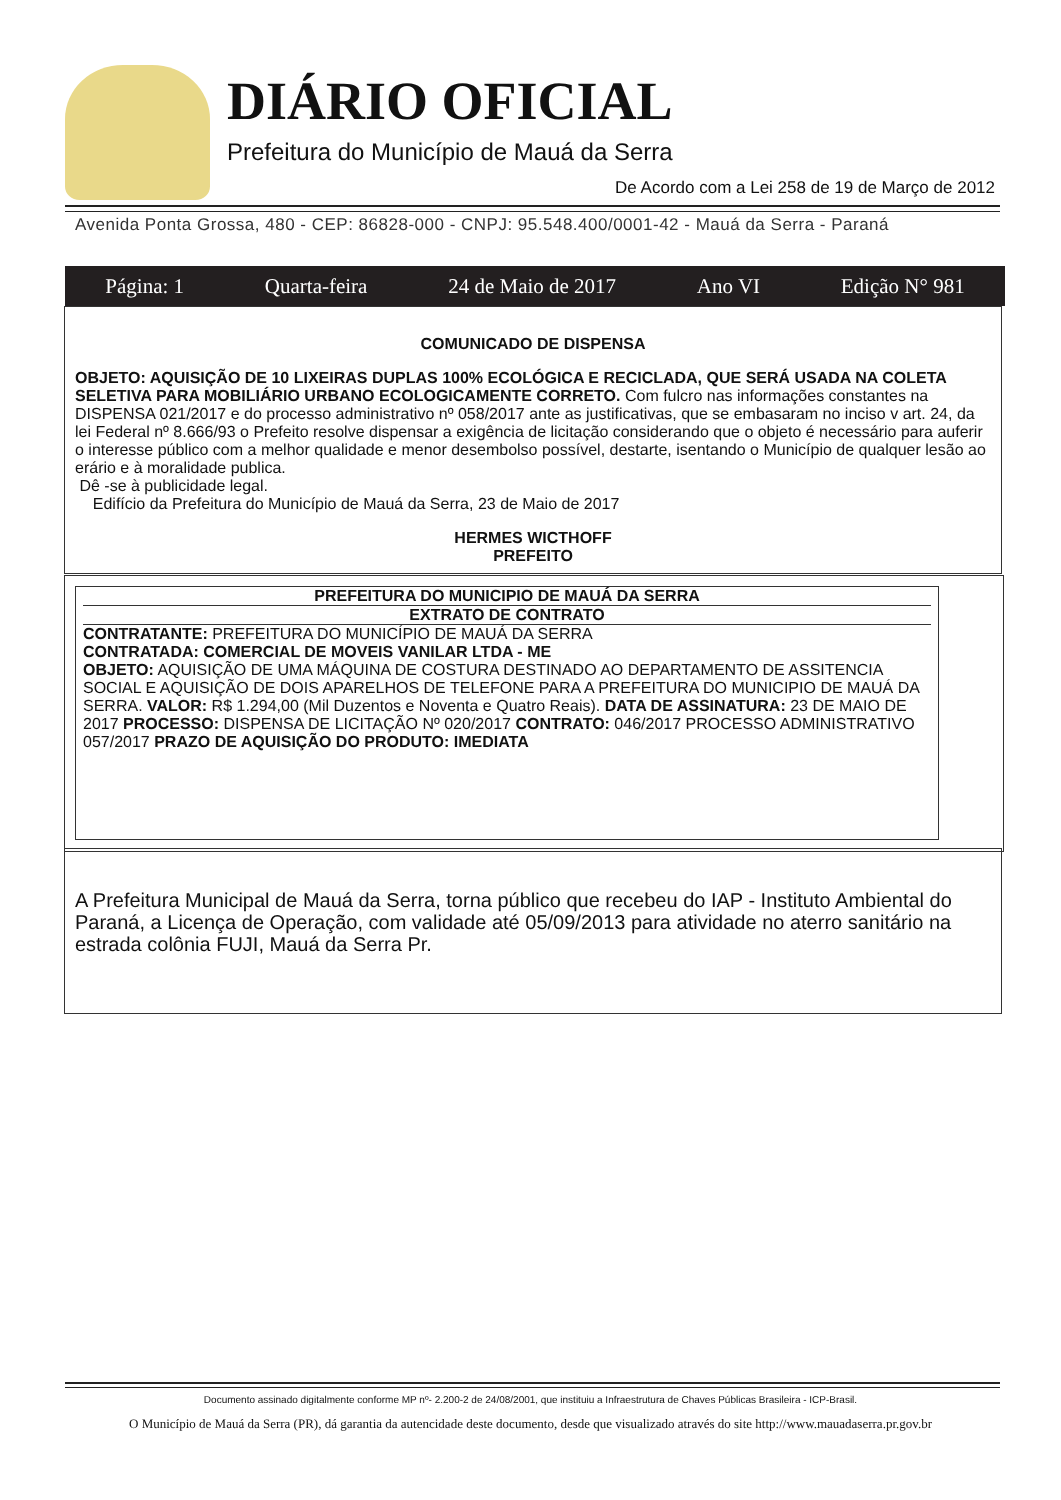DIÁRIO OFICIAL
Prefeitura do Município de Mauá da Serra
De Acordo com a Lei 258 de 19 de Março de 2012
Avenida Ponta Grossa, 480 - CEP: 86828-000 - CNPJ: 95.548.400/0001-42 - Mauá da Serra - Paraná
Página: 1 Quarta-feira 24 de Maio de 2017 Ano VI Edição N° 981
COMUNICADO DE DISPENSA
OBJETO: AQUISIÇÃO DE 10 LIXEIRAS DUPLAS 100% ECOLÓGICA E RECICLADA, QUE SERÁ USADA NA COLETA SELETIVA PARA MOBILIÁRIO URBANO ECOLOGICAMENTE CORRETO. Com fulcro nas informações constantes na DISPENSA 021/2017 e do processo administrativo nº 058/2017 ante as justificativas, que se embasaram no inciso v art. 24, da lei Federal nº 8.666/93 o Prefeito resolve dispensar a exigência de licitação considerando que o objeto é necessário para auferir o interesse público com a melhor qualidade e menor desembolso possível, destarte, isentando o Município de qualquer lesão ao erário e à moralidade publica.
Dê -se à publicidade legal.
Edifício da Prefeitura do Município de Mauá da Serra, 23 de Maio de 2017
HERMES WICTHOFF
PREFEITO
PREFEITURA DO MUNICIPIO DE MAUÁ DA SERRA
EXTRATO DE CONTRATO
CONTRATANTE: PREFEITURA DO MUNICÍPIO DE MAUÁ DA SERRA
CONTRATADA: COMERCIAL DE MOVEIS VANILAR LTDA - ME
OBJETO: AQUISIÇÃO DE UMA MÁQUINA DE COSTURA DESTINADO AO DEPARTAMENTO DE ASSITENCIA SOCIAL E AQUISIÇÃO DE DOIS APARELHOS DE TELEFONE PARA A PREFEITURA DO MUNICIPIO DE MAUÁ DA SERRA. VALOR: R$ 1.294,00 (Mil Duzentos e Noventa e Quatro Reais). DATA DE ASSINATURA: 23 DE MAIO DE 2017 PROCESSO: DISPENSA DE LICITAÇÃO Nº 020/2017 CONTRATO: 046/2017 PROCESSO ADMINISTRATIVO 057/2017 PRAZO DE AQUISIÇÃO DO PRODUTO: IMEDIATA
A Prefeitura Municipal de Mauá da Serra, torna público que recebeu do IAP - Instituto Ambiental do Paraná, a Licença de Operação, com validade até 05/09/2013 para atividade no aterro sanitário na estrada colônia FUJI, Mauá da Serra Pr.
Documento assinado digitalmente conforme MP nº- 2.200-2 de 24/08/2001, que instituiu a Infraestrutura de Chaves Públicas Brasileira - ICP-Brasil.
O Município de Mauá da Serra (PR), dá garantia da autencidade deste documento, desde que visualizado através do site http://www.mauadaserra.pr.gov.br